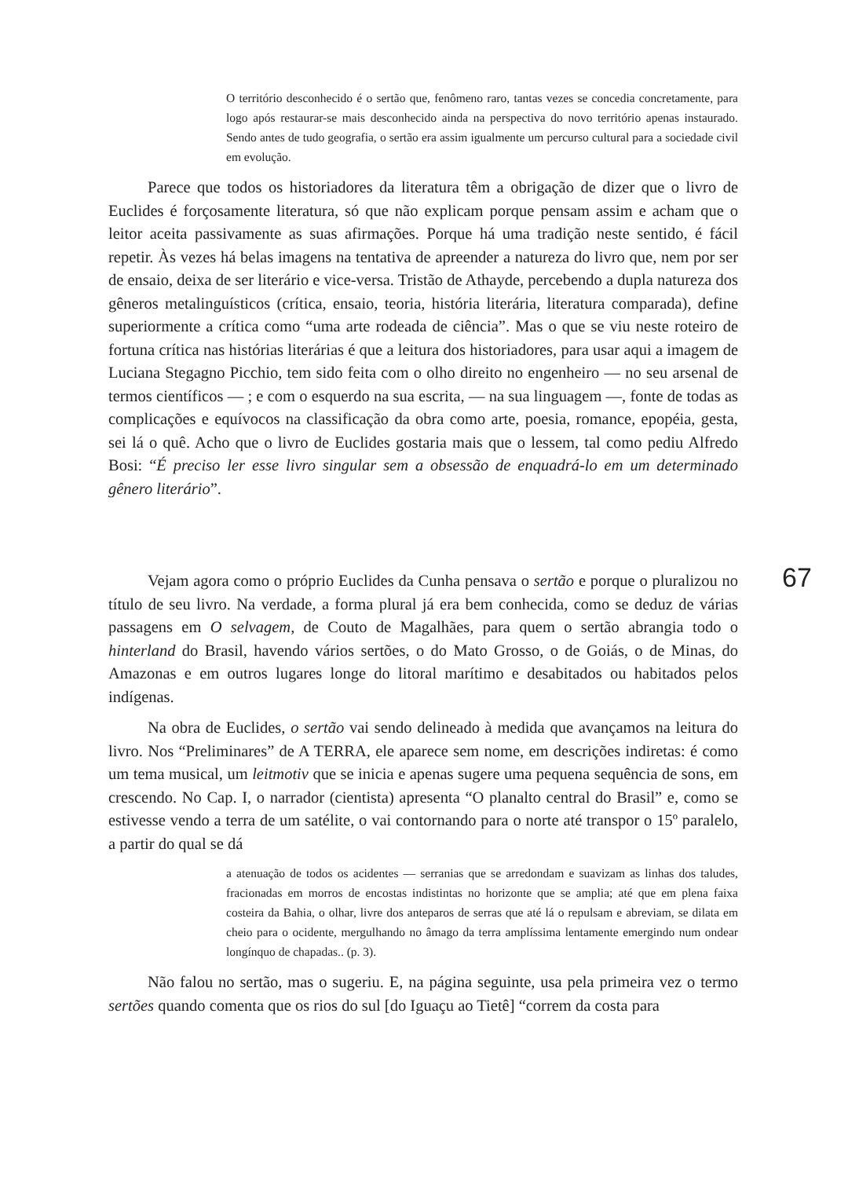O território desconhecido é o sertão que, fenômeno raro, tantas vezes se concedia concretamente, para logo após restaurar-se mais desconhecido ainda na perspectiva do novo território apenas instaurado. Sendo antes de tudo geografia, o sertão era assim igualmente um percurso cultural para a sociedade civil em evolução.
Parece que todos os historiadores da literatura têm a obrigação de dizer que o livro de Euclides é forçosamente literatura, só que não explicam porque pensam assim e acham que o leitor aceita passivamente as suas afirmações. Porque há uma tradição neste sentido, é fácil repetir. Às vezes há belas imagens na tentativa de apreender a natureza do livro que, nem por ser de ensaio, deixa de ser literário e vice-versa. Tristão de Athayde, percebendo a dupla natureza dos gêneros metalinguísticos (crítica, ensaio, teoria, história literária, literatura comparada), define superiormente a crítica como “uma arte rodeada de ciência”. Mas o que se viu neste roteiro de fortuna crítica nas histórias literárias é que a leitura dos historiadores, para usar aqui a imagem de Luciana Stegagno Picchio, tem sido feita com o olho direito no engenheiro — no seu arsenal de termos científicos — ; e com o esquerdo na sua escrita, — na sua linguagem —, fonte de todas as complicações e equívocos na classificação da obra como arte, poesia, romance, epopéia, gesta, sei lá o quê. Acho que o livro de Euclides gostaria mais que o lessem, tal como pediu Alfredo Bosi: “É preciso ler esse livro singular sem a obsessão de enquadrá-lo em um determinado gênero literário”.
Vejam agora como o próprio Euclides da Cunha pensava o sertão e porque o pluralizou no título de seu livro. Na verdade, a forma plural já era bem conhecida, como se deduz de várias passagens em O selvagem, de Couto de Magalhães, para quem o sertão abrangia todo o hinterland do Brasil, havendo vários sertões, o do Mato Grosso, o de Goiás, o de Minas, do Amazonas e em outros lugares longe do litoral marítimo e desabitados ou habitados pelos indígenas.
Na obra de Euclides, o sertão vai sendo delineado à medida que avançamos na leitura do livro. Nos “Preliminares” de A TERRA, ele aparece sem nome, em descrições indiretas: é como um tema musical, um leitmotiv que se inicia e apenas sugere uma pequena sequência de sons, em crescendo. No Cap. I, o narrador (cientista) apresenta “O planalto central do Brasil” e, como se estivesse vendo a terra de um satélite, o vai contornando para o norte até transpor o 15º paralelo, a partir do qual se dá
a atenuação de todos os acidentes — serranias que se arredondam e suavizam as linhas dos taludes, fracionadas em morros de encostas indistintas no horizonte que se amplia; até que em plena faixa costeira da Bahia, o olhar, livre dos anteparos de serras que até lá o repulsam e abreviam, se dilata em cheio para o ocidente, mergulhando no âmago da terra amplíssima lentamente emergindo num ondear longínquo de chapadas.. (p. 3).
Não falou no sertão, mas o sugeriu. E, na página seguinte, usa pela primeira vez o termo sertões quando comenta que os rios do sul [do Iguaçu ao Tietê] “correm da costa para
67